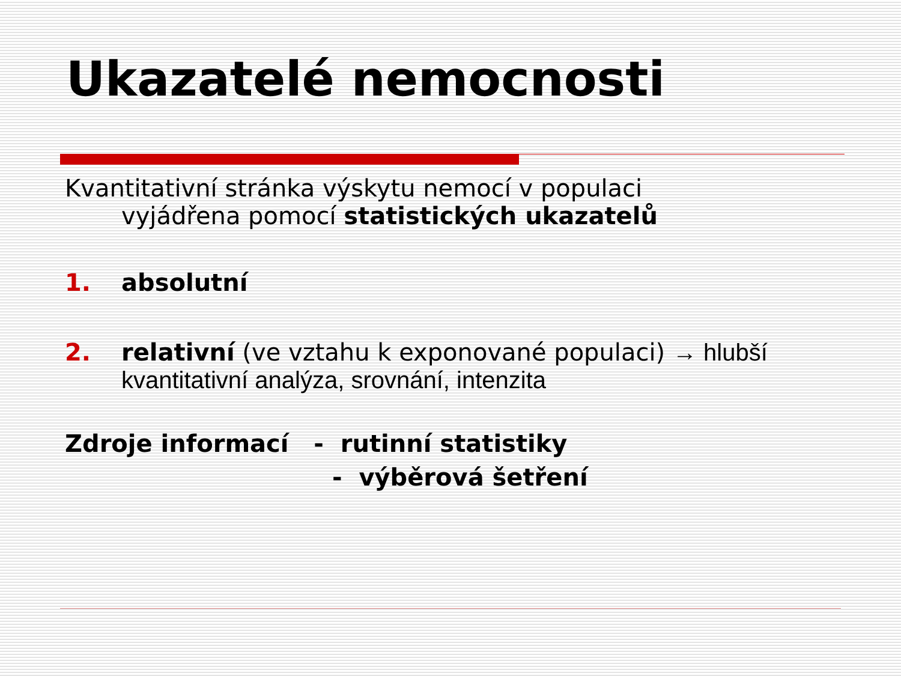Ukazatelé nemocnosti
Kvantitativní stránka výskytu nemocí v populaci
vyjádřena pomocí statistických ukazatelů
1. absolutní
2. relativní (ve vztahu k exponované populaci) → hlubší kvantitativní analýza, srovnání, intenzita
Zdroje informací - rutinní statistiky
- výběrová šetření